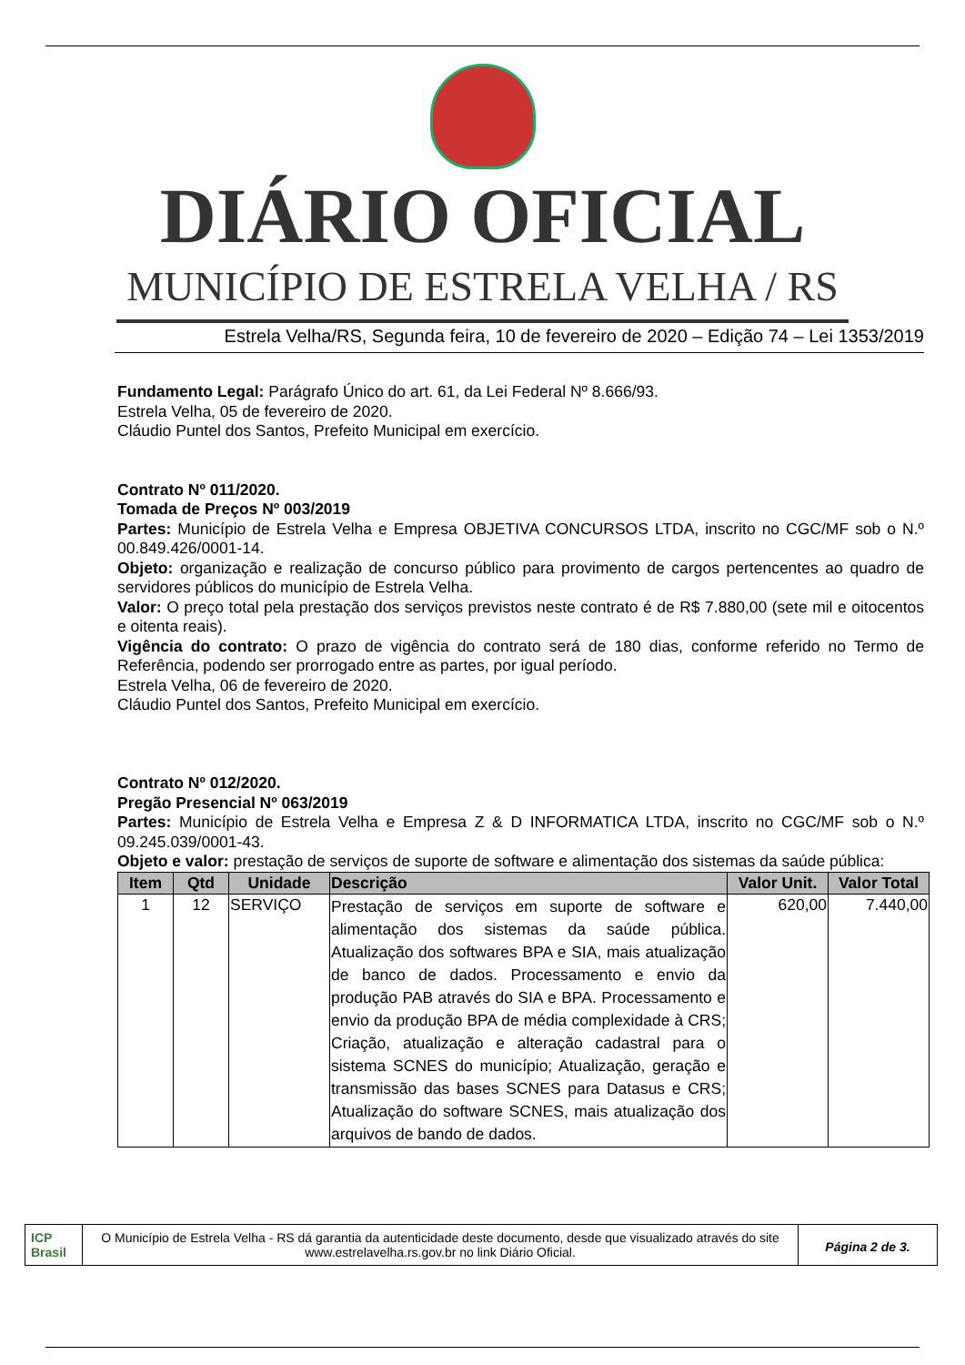DIÁRIO OFICIAL
MUNICÍPIO DE ESTRELA VELHA / RS
Estrela Velha/RS, Segunda feira, 10 de fevereiro de 2020 – Edição 74 – Lei 1353/2019
Fundamento Legal: Parágrafo Único do art. 61, da Lei Federal Nº 8.666/93.
Estrela Velha, 05 de fevereiro de 2020.
Cláudio Puntel dos Santos, Prefeito Municipal em exercício.
Contrato Nº 011/2020.
Tomada de Preços Nº 003/2019
Partes: Município de Estrela Velha e Empresa OBJETIVA CONCURSOS LTDA, inscrito no CGC/MF sob o N.º 00.849.426/0001-14.
Objeto: organização e realização de concurso público para provimento de cargos pertencentes ao quadro de servidores públicos do município de Estrela Velha.
Valor: O preço total pela prestação dos serviços previstos neste contrato é de R$ 7.880,00 (sete mil e oitocentos e oitenta reais).
Vigência do contrato: O prazo de vigência do contrato será de 180 dias, conforme referido no Termo de Referência, podendo ser prorrogado entre as partes, por igual período.
Estrela Velha, 06 de fevereiro de 2020.
Cláudio Puntel dos Santos, Prefeito Municipal em exercício.
Contrato Nº 012/2020.
Pregão Presencial Nº 063/2019
Partes: Município de Estrela Velha e Empresa Z & D INFORMATICA LTDA, inscrito no CGC/MF sob o N.º 09.245.039/0001-43.
Objeto e valor: prestação de serviços de suporte de software e alimentação dos sistemas da saúde pública:
| Item | Qtd | Unidade | Descrição | Valor Unit. | Valor Total |
| --- | --- | --- | --- | --- | --- |
| 1 | 12 | SERVIÇO | Prestação de serviços em suporte de software e alimentação dos sistemas da saúde pública. Atualização dos softwares BPA e SIA, mais atualização de banco de dados. Processamento e envio da produção PAB através do SIA e BPA. Processamento e envio da produção BPA de média complexidade à CRS; Criação, atualização e alteração cadastral para o sistema SCNES do município; Atualização, geração e transmissão das bases SCNES para Datasus e CRS; Atualização do software SCNES, mais atualização dos arquivos de bando de dados. | 620,00 | 7.440,00 |
ICP Brasil
O Município de Estrela Velha - RS dá garantia da autenticidade deste documento, desde que visualizado através do site www.estrelavelha.rs.gov.br no link Diário Oficial.
Página 2 de 3.